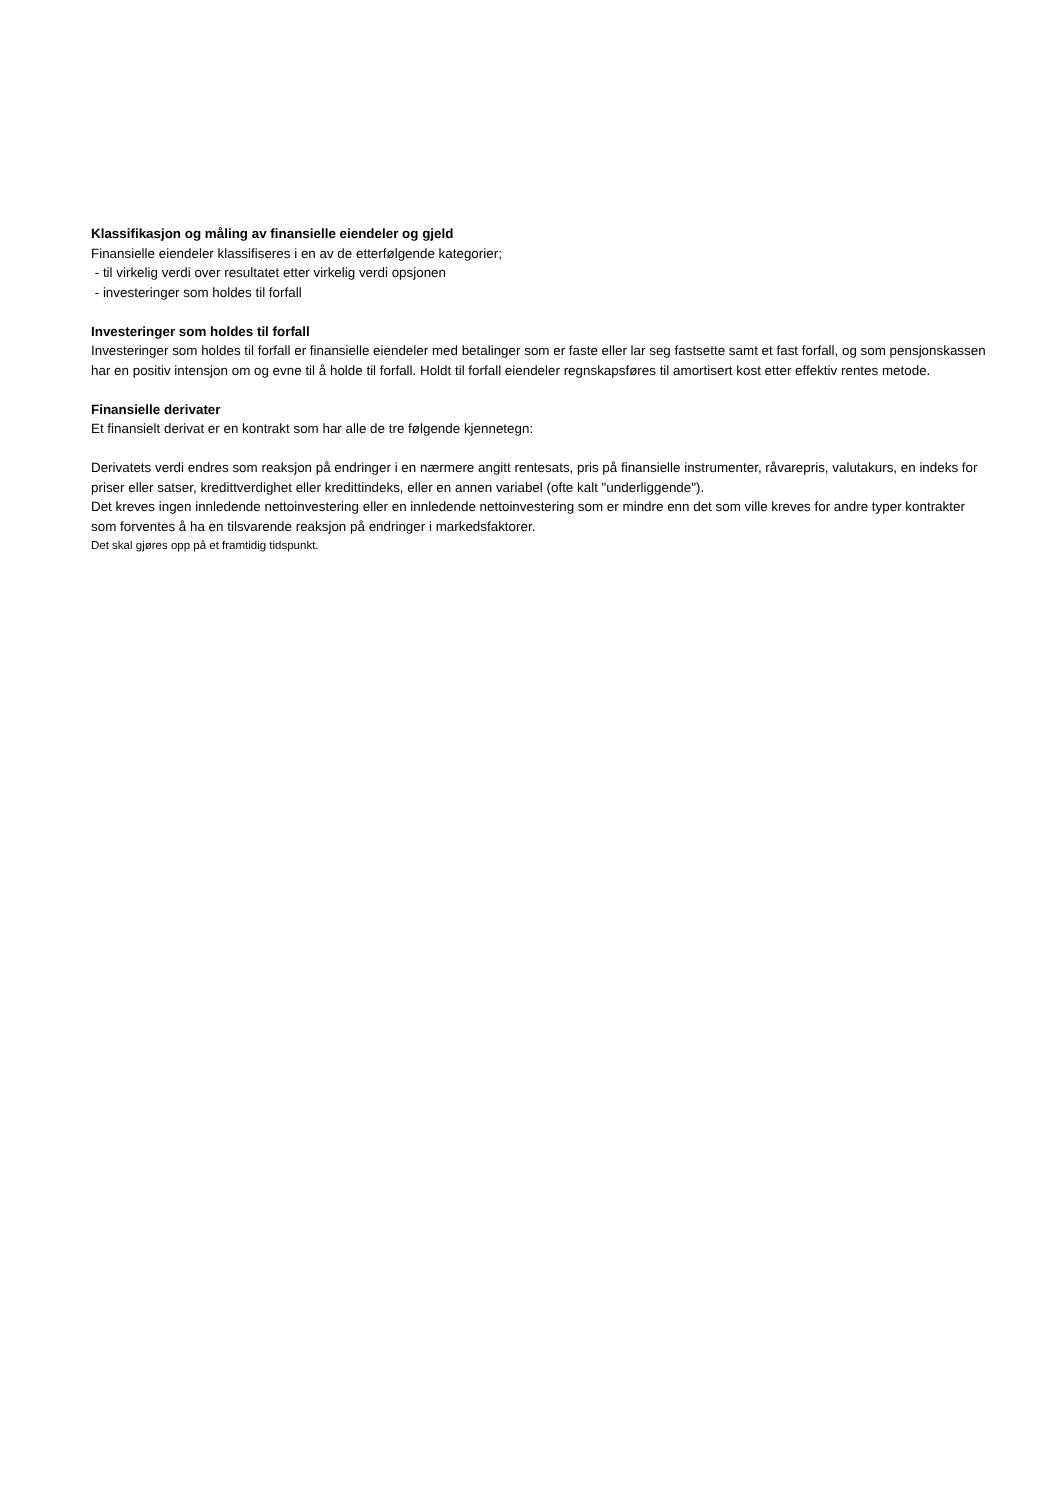Klassifikasjon og måling av finansielle eiendeler og gjeld
Finansielle eiendeler klassifiseres i en av de etterfølgende kategorier;
- til virkelig verdi over resultatet etter virkelig verdi opsjonen
- investeringer som holdes til forfall
Investeringer som holdes til forfall
Investeringer som holdes til forfall er finansielle eiendeler med betalinger som er faste eller lar seg fastsette samt et fast forfall, og som pensjonskassen har en positiv intensjon om og evne til å holde til forfall. Holdt til forfall eiendeler regnskapsføres til amortisert kost etter effektiv rentes metode.
Finansielle derivater
Et finansielt derivat er en kontrakt som har alle de tre følgende kjennetegn:
Derivatets verdi endres som reaksjon på endringer i en nærmere angitt rentesats, pris på finansielle instrumenter, råvarepris, valutakurs, en indeks for priser eller satser, kredittverdighet eller kredittindeks, eller en annen variabel (ofte kalt "underliggende").
Det kreves ingen innledende nettoinvestering eller en innledende nettoinvestering som er mindre enn det som ville kreves for andre typer kontrakter som forventes å ha en tilsvarende reaksjon på endringer i markedsfaktorer.
Det skal gjøres opp på et framtidig tidspunkt.